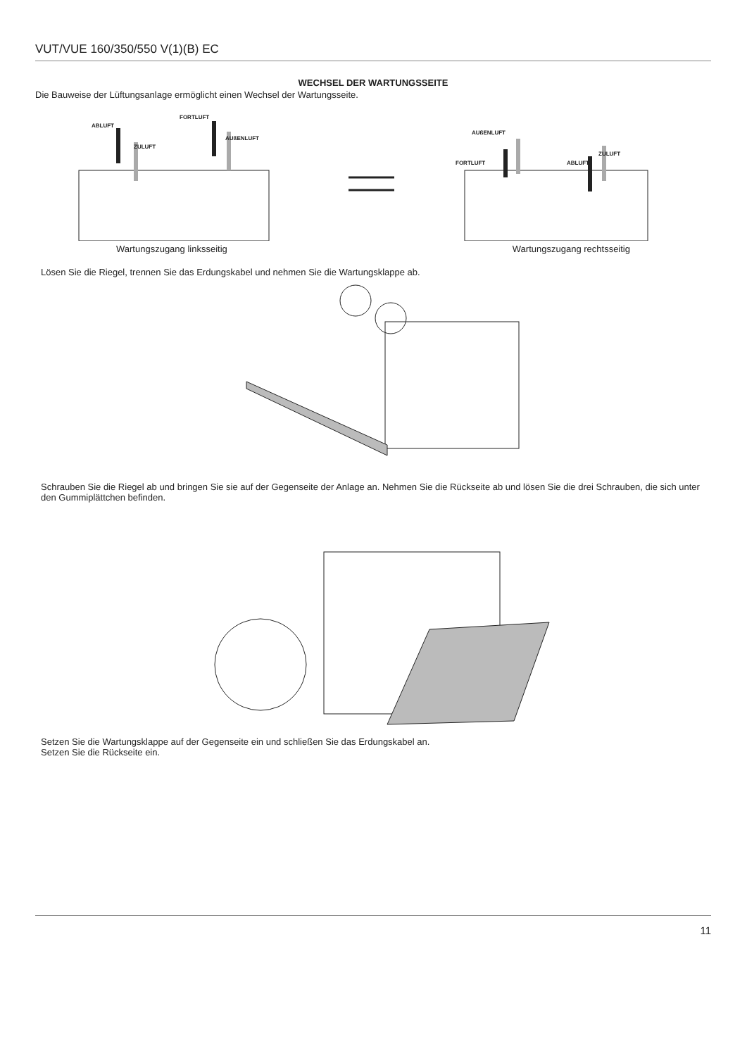VUT/VUE 160/350/550 V(1)(B) EC
WECHSEL DER WARTUNGSSEITE
Die Bauweise der Lüftungsanlage ermöglicht einen Wechsel der Wartungsseite.
ABLUFT
FORTLUFT
AUßENLUFT
ZULUFT
AUßENLUFT
ZULUFT
FORTLUFT ABLUFT
Wartungszugang linksseitig Wartungszugang rechtsseitig
Lösen Sie die Riegel, trennen Sie das Erdungskabel und nehmen Sie die Wartungsklappe ab.
Schrauben Sie die Riegel ab und bringen Sie sie auf der Gegenseite der Anlage an. Nehmen Sie die Rückseite ab und lösen Sie die drei Schrauben, die sich unter den Gummiplättchen befinden.
Setzen Sie die Wartungsklappe auf der Gegenseite ein und schließen Sie das Erdungskabel an.
Setzen Sie die Rückseite ein.
11